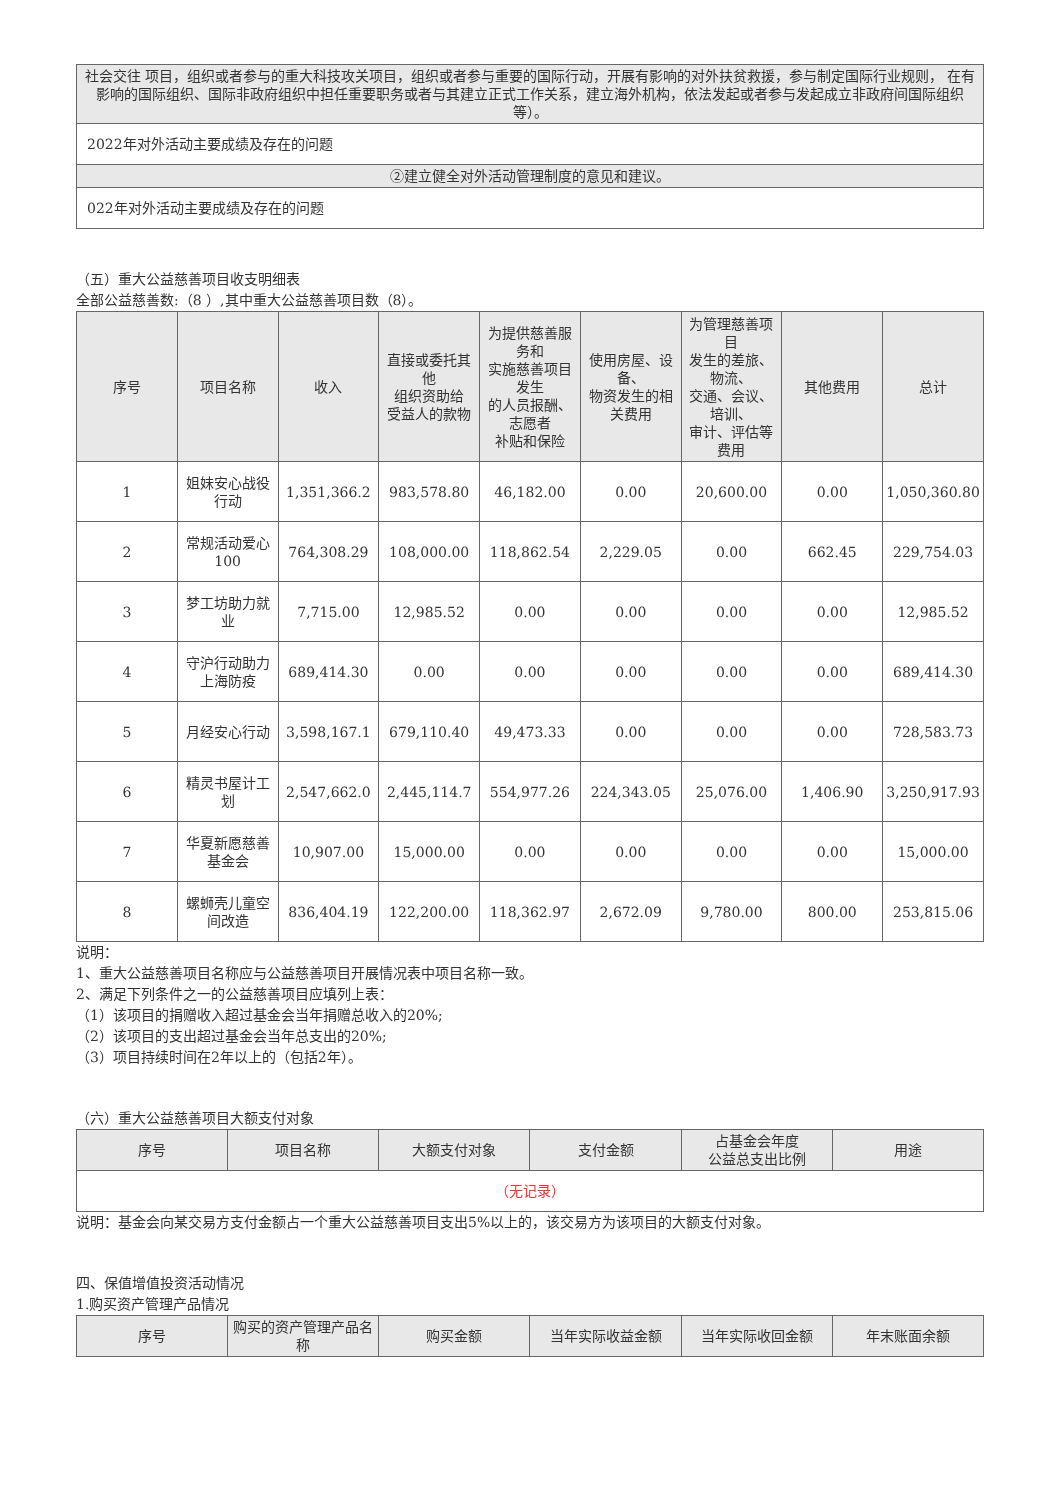| 社会交往 项目，组织或者参与的重大科技攻关项目，组织或者参与重要的国际行动，开展有影响的对外扶贫救援，参与制定国际行业规则， 在有影响的国际组织、国际非政府组织中担任重要职务或者与其建立正式工作关系，建立海外机构，依法发起或者参与发起成立非政府间国际组织等）。 |
| 2022年对外活动主要成绩及存在的问题 |
| ②建立健全对外活动管理制度的意见和建议。 |
| 022年对外活动主要成绩及存在的问题 |
（五）重大公益慈善项目收支明细表
全部公益慈善数:（8 ）,其中重大公益慈善项目数（8）。
| 序号 | 项目名称 | 收入 | 直接或委托其他 组织资助给 受益人的款物 | 为提供慈善服务和 实施慈善项目发生 的人员报酬、志愿者 补贴和保险 | 使用房屋、设备、 物资发生的相关费用 | 为管理慈善项目 发生的差旅、物流、 交通、会议、培训、 审计、评估等费用 | 其他费用 | 总计 |
| --- | --- | --- | --- | --- | --- | --- | --- | --- |
| 1 | 姐妹安心战役行动 | 1,351,366.2 | 983,578.80 | 46,182.00 | 0.00 | 20,600.00 | 0.00 | 1,050,360.80 |
| 2 | 常规活动爱心100 | 764,308.29 | 108,000.00 | 118,862.54 | 2,229.05 | 0.00 | 662.45 | 229,754.03 |
| 3 | 梦工坊助力就业 | 7,715.00 | 12,985.52 | 0.00 | 0.00 | 0.00 | 0.00 | 12,985.52 |
| 4 | 守沪行动助力上海防疫 | 689,414.30 | 0.00 | 0.00 | 0.00 | 0.00 | 0.00 | 689,414.30 |
| 5 | 月经安心行动 | 3,598,167.1 | 679,110.40 | 49,473.33 | 0.00 | 0.00 | 0.00 | 728,583.73 |
| 6 | 精灵书屋计工划 | 2,547,662.0 | 2,445,114.7 | 554,977.26 | 224,343.05 | 25,076.00 | 1,406.90 | 3,250,917.93 |
| 7 | 华夏新愿慈善基金会 | 10,907.00 | 15,000.00 | 0.00 | 0.00 | 0.00 | 0.00 | 15,000.00 |
| 8 | 螺蛳壳儿童空间改造 | 836,404.19 | 122,200.00 | 118,362.97 | 2,672.09 | 9,780.00 | 800.00 | 253,815.06 |
说明：
1、重大公益慈善项目名称应与公益慈善项目开展情况表中项目名称一致。
2、满足下列条件之一的公益慈善项目应填列上表：
（1）该项目的捐赠收入超过基金会当年捐赠总收入的20%;
（2）该项目的支出超过基金会当年总支出的20%;
（3）项目持续时间在2年以上的（包括2年）。
（六）重大公益慈善项目大额支付对象
| 序号 | 项目名称 | 大额支付对象 | 支付金额 | 占基金会年度 公益总支出比例 | 用途 |
| --- | --- | --- | --- | --- | --- |
| （无记录） | | | | | |
说明：基金会向某交易方支付金额占一个重大公益慈善项目支出5%以上的，该交易方为该项目的大额支付对象。
四、保值增值投资活动情况
1.购买资产管理产品情况
| 序号 | 购买的资产管理产品名称 | 购买金额 | 当年实际收益金额 | 当年实际收回金额 | 年末账面余额 |
| --- | --- | --- | --- | --- | --- |